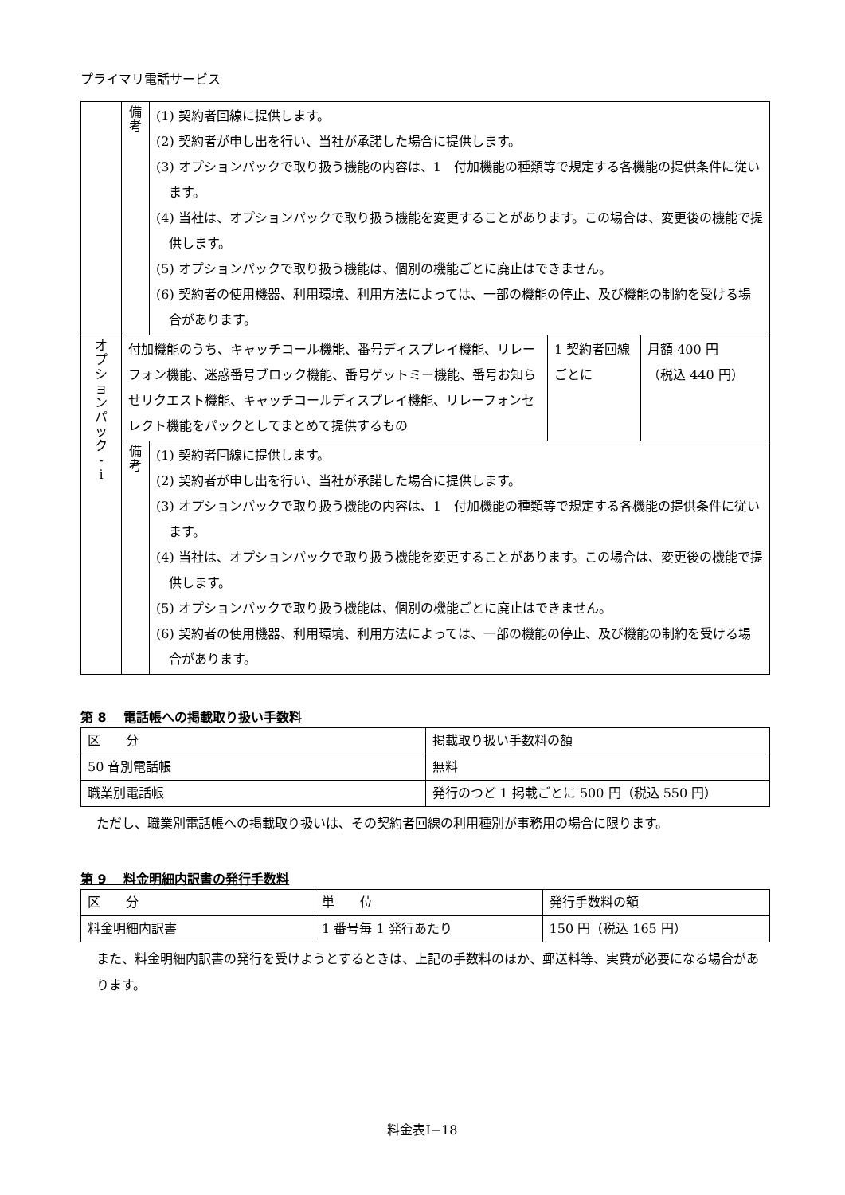プライマリ電話サービス
| | 備 考 | (1) 契約者回線に提供します。 (2) 契約者が申し出を行い、当社が承諾した場合に提供します。 (3) オプションパックで取り扱う機能の内容は、1 付加機能の種類等で規定する各機能の提供条件に従います。 (4) 当社は、オプションパックで取り扱う機能を変更することがあります。この場合は、変更後の機能で提供します。 (5) オプションパックで取り扱う機能は、個別の機能ごとに廃止はできません。 (6) 契約者の使用機器、利用環境、利用方法によっては、一部の機能の停止、及び機能の制約を受ける場合があります。 | | |
| オ プ シ ョ ン パ ッ ク - i | 付加機能のうち、キャッチコール機能、番号ディスプレイ機能、リレーフォン機能、迷惑番号ブロック機能、番号ゲットミー機能、番号お知らせリクエスト機能、キャッチコールディスプレイ機能、リレーフォンセレクト機能をパックとしてまとめて提供するもの | | 1 契約者回線ごとに | 月額 400 円 （税込 440 円） |
| | 備 考 | (1) 契約者回線に提供します。 (2) 契約者が申し出を行い、当社が承諾した場合に提供します。 (3) オプションパックで取り扱う機能の内容は、1 付加機能の種類等で規定する各機能の提供条件に従います。 (4) 当社は、オプションパックで取り扱う機能を変更することがあります。この場合は、変更後の機能で提供します。 (5) オプションパックで取り扱う機能は、個別の機能ごとに廃止はできません。 (6) 契約者の使用機器、利用環境、利用方法によっては、一部の機能の停止、及び機能の制約を受ける場合があります。 | | |
第 8　 電話帳への掲載取り扱い手数料
| 区 分 | 掲載取り扱い手数料の額 |
| 50 音別電話帳 | 無料 |
| 職業別電話帳 | 発行のつど 1 掲載ごとに 500 円（税込 550 円） |
ただし、職業別電話帳への掲載取り扱いは、その契約者回線の利用種別が事務用の場合に限ります。
第 9　 料金明細内訳書の発行手数料
| 区 分 | 単 位 | 発行手数料の額 |
| 料金明細内訳書 | 1 番号毎 1 発行あたり | 150 円（税込 165 円） |
また、料金明細内訳書の発行を受けようとするときは、上記の手数料のほか、郵送料等、実費が必要になる場合があります。
料金表Ⅰ−18